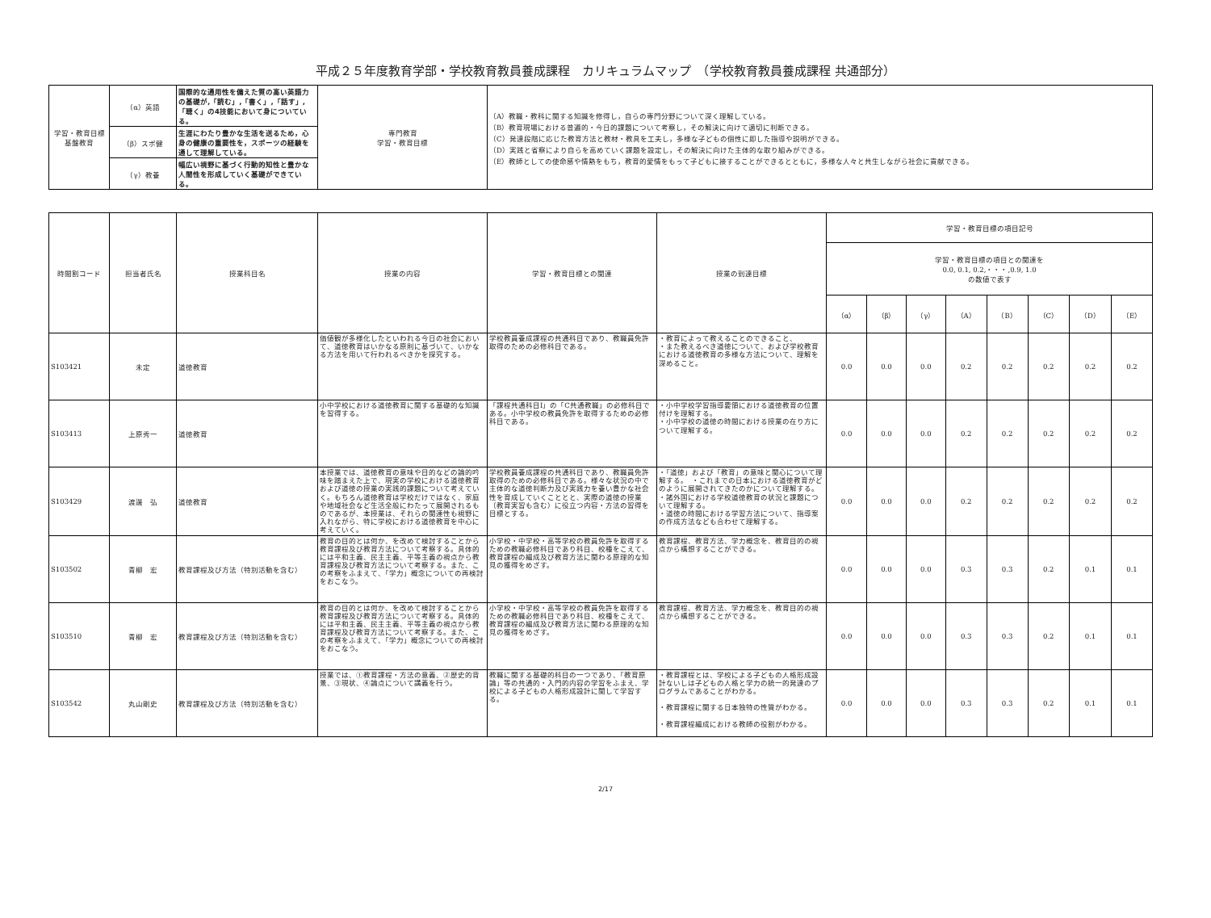平成２５年度教育学部・学校教育教員養成課程　カリキュラムマップ　（学校教育教員養成課程 共通部分）
| 学習・教育目標 基盤教育 | （α）英語 | 国際的な通用性を備えた質の高い英語力の基礎が,「読む」,「書く」,「話す」,「聴く」の4技能において身についている。 | 専門教育 学習・教育目標 | （A）教職・教科に関する知識を修得し，自らの専門分野について深く理解している。 （B）教育現場における普遍的・今日的課題について考察し，その解決に向けて適切に判断できる。 （C）発達段階に応じた教育方法と教材・教具を工夫し，多様な子どもの個性に即した指導や説明ができる。 （D）実践と省察により自らを高めていく課題を設定し，その解決に向けた主体的な取り組みができる。 （E）教師としての使命感や情熱をもち，教育的愛情をもって子どもに接することができるとともに，多様な人々と共生しながら社会に貢献できる。 |
| | （β）スポ健 | 生涯にわたり豊かな生活を送るため，心身の健康の重要性を，スポーツの経験を通して理解している。 | | |
| | （γ）教養 | 幅広い視野に基づく行動的知性と豊かな人間性を形成していく基礎ができている。 | | |
| 時間割コード | 担当者氏名 | 授業科目名 | 授業の内容 | 学習・教育目標との関連 | 授業の到達目標 | 学習・教育目標の項目記号 | | | | | | | |
| --- | --- | --- | --- | --- | --- | --- | --- | --- | --- | --- | --- | --- | --- |
| | | | | | | 学習・教育目標の項目との関連を 0.0, 0.1, 0.2,・・・,0.9, 1.0 の数値で表す | | | | | | | |
| | | | | | | （α） | （β） | （γ） | （A） | （B） | （C） | （D） | （E） |
| S103421 | 未定 | 道徳教育 | 価値観が多様化したといわれる今日の社会において、道徳教育はいかなる原則に基づいて、いかなる方法を用いて行われるべきかを探究する。 | 学校教員養成課程の共通科目であり、教職員免許取得のための必修科目である。 | ・教育によって教えることのできること、 ・また教えるべき道徳について、および学校教育における道徳教育の多様な方法について、理解を深めること。 | 0.0 | 0.0 | 0.0 | 0.2 | 0.2 | 0.2 | 0.2 | 0.2 |
| S103413 | 上原秀一 | 道徳教育 | 小中学校における道徳教育に関する基礎的な知識を習得する。 | 「課程共通科目Ⅰ」の「C共通教職」の必修科目である。小中学校の教員免許を取得するための必修科目である。 | ・小中学校学習指導要領における道徳教育の位置付けを理解する。 ・小中学校の道徳の時間における授業の在り方について理解する。 | 0.0 | 0.0 | 0.0 | 0.2 | 0.2 | 0.2 | 0.2 | 0.2 |
| S103429 | 渡邊 弘 | 道徳教育 | 本授業では、道徳教育の意味や目的などの論的吟味を踏まえた上で、現実の学校における道徳教育および道徳の授業の実践的課題について考えていく。もちろん道徳教育は学校だけではなく、家庭や地域社会など生活全般にわたって展開されるものであるが、本授業は、それらの関連性も視野に入れながら、特に学校における道徳教育を中心に考えていく。 | 学校教員養成課程の共通科目であり、教職員免許取得のための必修科目である。様々な状況の中で主体的な道徳判断力及び実践力を養い豊かな社会性を育成していくこととと、実際の道徳の授業（教育実習も含む）に役立つ内容・方法の習得を目標とする。 | ・「道徳」および「教育」の意味と関心について理解する。 ・これまでの日本における道徳教育がどのように展開されてきたのかについて理解する。 ・諸外国における学校道徳教育の状況と課題について理解する。 ・道徳の時間における学習方法について、指導案の作成方法なども合わせて理解する。 | 0.0 | 0.0 | 0.0 | 0.2 | 0.2 | 0.2 | 0.2 | 0.2 |
| S103502 | 青柳 宏 | 教育課程及び方法（特別活動を含む） | 教育の目的とは何か、を改めて検討することから教育課程及び教育方法について考察する。具体的には平和主義、民主主義、平等主義の視点から教育課程及び教育方法について考察する。また、この考察をふまえて、「学力」概念についての再検討をおこなう。 | 小学校・中学校・高等学校の教員免許を取得するための教職必修科目であり科目、校種をこえて、教育課程の編成及び教育方法に関わる原理的な知見の獲得をめざす。 | 教育課程、教育方法、学力概念を、教育目的の視点から構想することができる。 | 0.0 | 0.0 | 0.0 | 0.3 | 0.3 | 0.2 | 0.1 | 0.1 |
| S103510 | 青柳 宏 | 教育課程及び方法（特別活動を含む） | 教育の目的とは何か、を改めて検討することから教育課程及び教育方法について考察する。具体的には平和主義、民主主義、平等主義の視点から教育課程及び教育方法について考察する。また、この考察をふまえて、「学力」概念についての再検討をおこなう。 | 小学校・中学校・高等学校の教員免許を取得するための教職必修科目であり科目、校種をこえて、教育課程の編成及び教育方法に関わる原理的な知見の獲得をめざす。 | 教育課程、教育方法、学力概念を、教育目的の視点から構想することができる。 | 0.0 | 0.0 | 0.0 | 0.3 | 0.3 | 0.2 | 0.1 | 0.1 |
| S103542 | 丸山剛史 | 教育課程及び方法（特別活動を含む） | 授業では、①教育課程・方法の意義、②歴史的背景、③現状、④論点について講義を行う。 | 教職に関する基礎的科目の一つであり、「教育原論」等の共通的・入門的内容の学習をふまえ、学校による子どもの人格形成設計に関して学習する。 | ・教育課程とは、学校による子どもの人格形成設計ないしは子どもの人格と学力の統一的発達のプログラムであることがわかる。 ・教育課程に関する日本独特の性質がわかる。 ・教育課程編成における教師の役割がわかる。 | 0.0 | 0.0 | 0.0 | 0.3 | 0.3 | 0.2 | 0.1 | 0.1 |
2/17